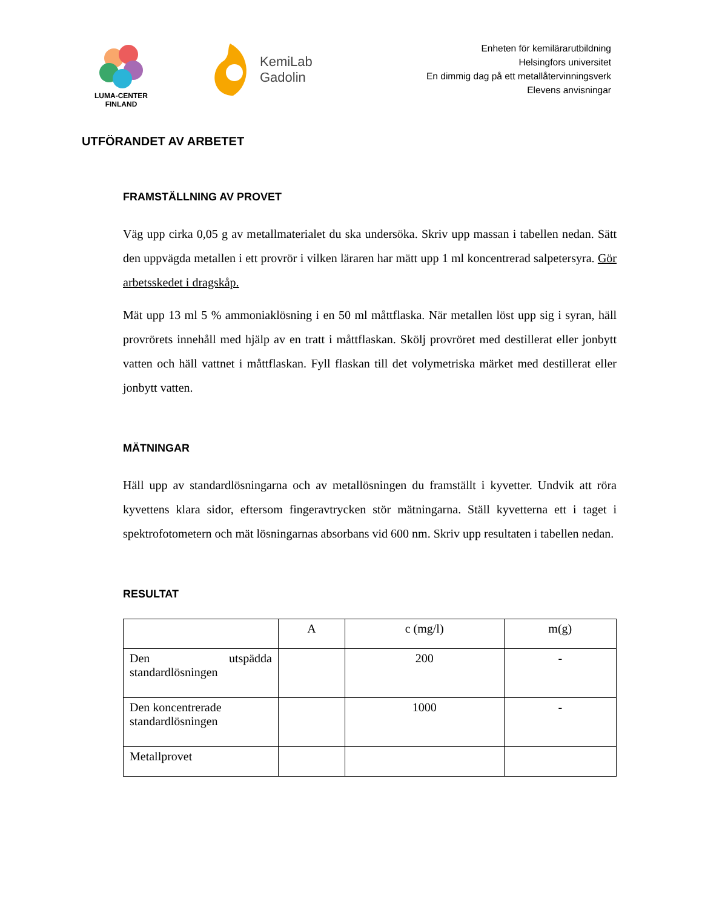LUMA-CENTER
FINLAND
KemiLab
Gadolin
Enheten för kemilärarutbildning
Helsingfors universitet
En dimmig dag på ett metallåtervinningsverk
Elevens anvisningar
UTFÖRANDET AV ARBETET
FRAMSTÄLLNING AV PROVET
Väg upp cirka 0,05 g av metallmaterialet du ska undersöka. Skriv upp massan i tabellen nedan. Sätt den uppvägda metallen i ett provrör i vilken läraren har mätt upp 1 ml koncentrerad salpetersyra. Gör arbetsskedet i dragskåp.
Mät upp 13 ml 5 % ammoniaklösning i en 50 ml måttflaska. När metallen löst upp sig i syran, häll provrörets innehåll med hjälp av en tratt i måttflaskan. Skölj provröret med destillerat eller jonbytt vatten och häll vattnet i måttflaskan. Fyll flaskan till det volymetriska märket med destillerat eller jonbytt vatten.
MÄTNINGAR
Häll upp av standardlösningarna och av metallösningen du framställt i kyvetter. Undvik att röra kyvettens klara sidor, eftersom fingeravtrycken stör mätningarna. Ställ kyvetterna ett i taget i spektrofotometern och mät lösningarnas absorbans vid 600 nm. Skriv upp resultaten i tabellen nedan.
RESULTAT
| | A | c (mg/l) | m(g) |
| Den utspädda standardlösningen | | 200 | - |
| Den koncentrerade standardlösningen | | 1000 | - |
| Metallprovet | | | |